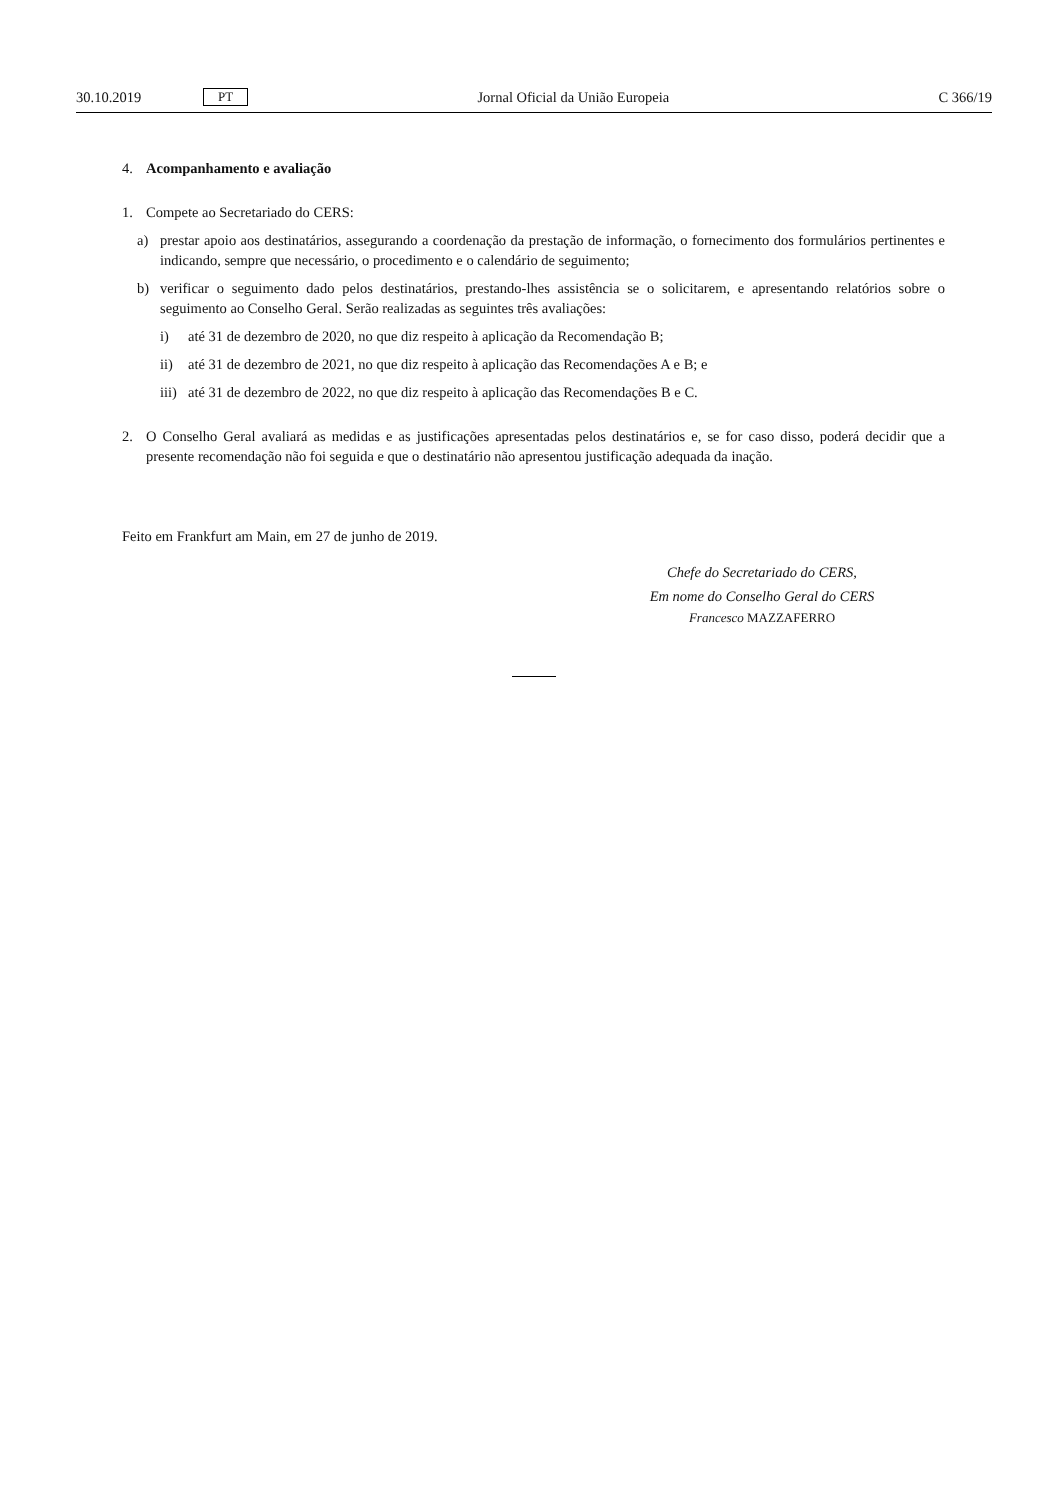30.10.2019 PT Jornal Oficial da União Europeia C 366/19
4. Acompanhamento e avaliação
1. Compete ao Secretariado do CERS:
a) prestar apoio aos destinatários, assegurando a coordenação da prestação de informação, o fornecimento dos formulários pertinentes e indicando, sempre que necessário, o procedimento e o calendário de seguimento;
b) verificar o seguimento dado pelos destinatários, prestando-lhes assistência se o solicitarem, e apresentando relatórios sobre o seguimento ao Conselho Geral. Serão realizadas as seguintes três avaliações:
i) até 31 de dezembro de 2020, no que diz respeito à aplicação da Recomendação B;
ii) até 31 de dezembro de 2021, no que diz respeito à aplicação das Recomendações A e B; e
iii) até 31 de dezembro de 2022, no que diz respeito à aplicação das Recomendações B e C.
2. O Conselho Geral avaliará as medidas e as justificações apresentadas pelos destinatários e, se for caso disso, poderá decidir que a presente recomendação não foi seguida e que o destinatário não apresentou justificação adequada da inação.
Feito em Frankfurt am Main, em 27 de junho de 2019.
Chefe do Secretariado do CERS,
Em nome do Conselho Geral do CERS
Francesco MAZZAFERRO